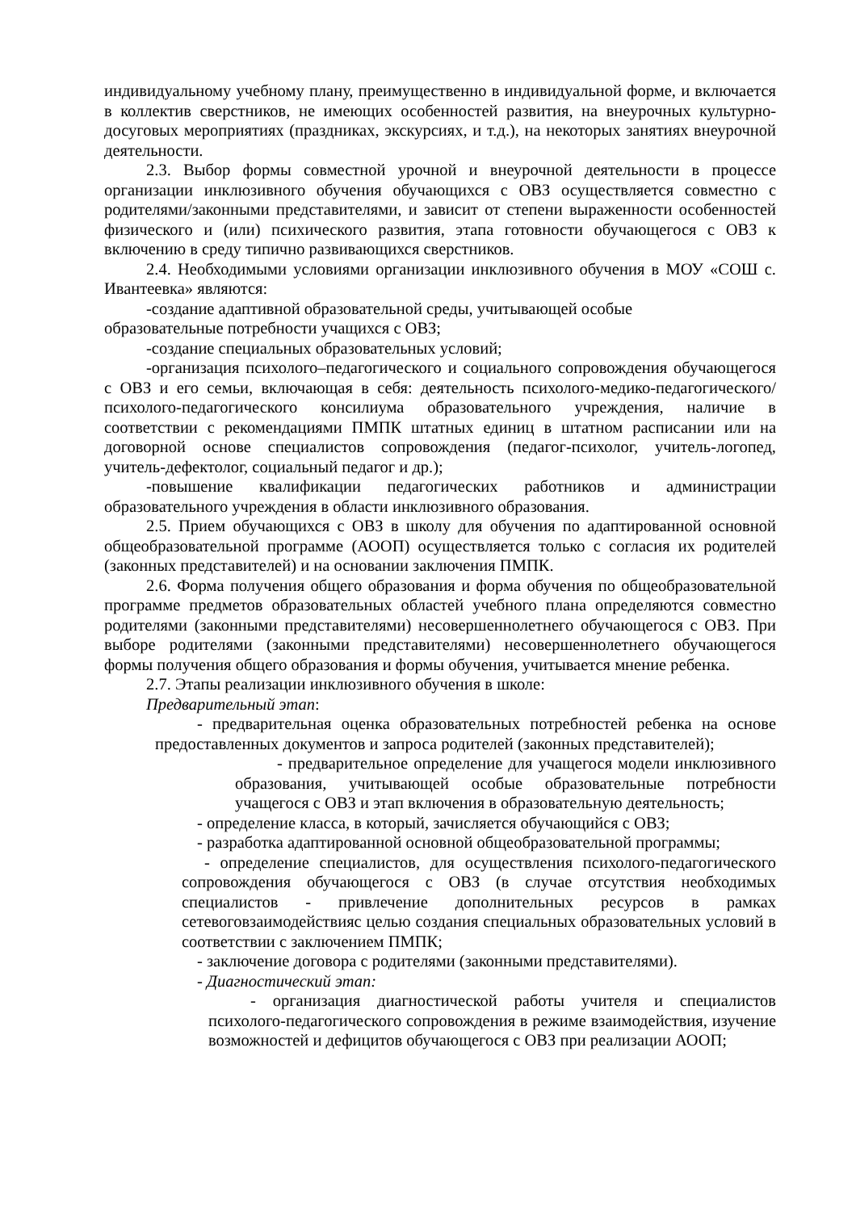индивидуальному учебному плану, преимущественно в индивидуальной форме, и включается в коллектив сверстников, не имеющих особенностей развития, на внеурочных культурно-досуговых мероприятиях (праздниках, экскурсиях, и т.д.), на некоторых занятиях внеурочной деятельности.
2.3. Выбор формы совместной урочной и внеурочной деятельности в процессе организации инклюзивного обучения обучающихся с ОВЗ осуществляется совместно с родителями/законными представителями, и зависит от степени выраженности особенностей физического и (или) психического развития, этапа готовности обучающегося с ОВЗ к включению в среду типично развивающихся сверстников.
2.4. Необходимыми условиями организации инклюзивного обучения в МОУ «СОШ с. Ивантеевка» являются:
-создание адаптивной образовательной среды, учитывающей особые
образовательные потребности учащихся с ОВЗ;
-создание специальных образовательных условий;
-организация психолого–педагогического и социального сопровождения обучающегося с ОВЗ и его семьи, включающая в себя: деятельность психолого-медико-педагогического/психолого-педагогического консилиума образовательного учреждения, наличие в соответствии с рекомендациями ПМПК штатных единиц в штатном расписании или на договорной основе специалистов сопровождения (педагог-психолог, учитель-логопед, учитель-дефектолог, социальный педагог и др.);
-повышение квалификации педагогических работников и администрации образовательного учреждения в области инклюзивного образования.
2.5. Прием обучающихся с ОВЗ в школу для обучения по адаптированной основной общеобразовательной программе (АООП) осуществляется только с согласия их родителей (законных представителей) и на основании заключения ПМПК.
2.6. Форма получения общего образования и форма обучения по общеобразовательной программе предметов образовательных областей учебного плана определяются совместно родителями (законными представителями) несовершеннолетнего обучающегося с ОВЗ. При выборе родителями (законными представителями) несовершеннолетнего обучающегося формы получения общего образования и формы обучения, учитывается мнение ребенка.
2.7. Этапы реализации инклюзивного обучения в школе:
Предварительный этап:
- предварительная оценка образовательных потребностей ребенка на основе предоставленных документов и запроса родителей (законных представителей);
- предварительное определение для учащегося модели инклюзивного образования, учитывающей особые образовательные потребности учащегося с ОВЗ и этап включения в образовательную деятельность;
- определение класса, в который, зачисляется обучающийся с ОВЗ;
- разработка адаптированной основной общеобразовательной программы;
- определение специалистов, для осуществления психолого-педагогического сопровождения обучающегося с ОВЗ (в случае отсутствия необходимых специалистов - привлечение дополнительных ресурсов в рамках сетевоговзаимодействияс целью создания специальных образовательных условий в соответствии с заключением ПМПК;
- заключение договора с родителями (законными представителями).
- Диагностический этап:
- организация диагностической работы учителя и специалистов психолого-педагогического сопровождения в режиме взаимодействия, изучение возможностей и дефицитов обучающегося с ОВЗ при реализации АООП;